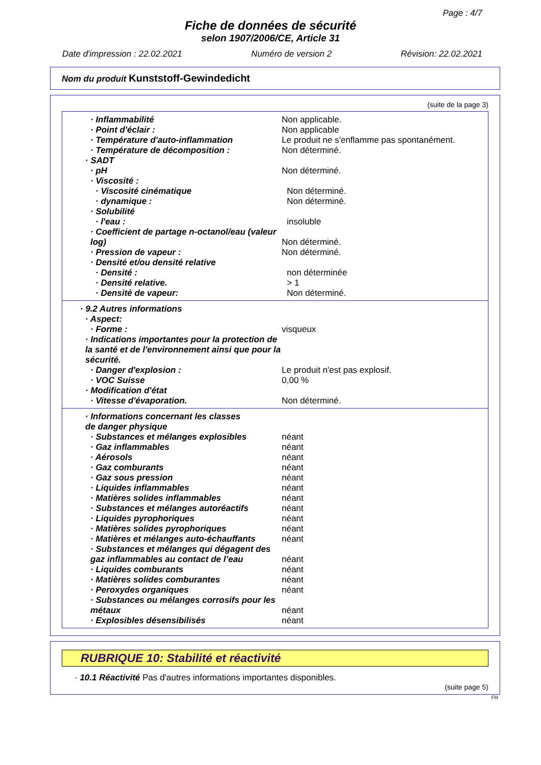Page : 4/7
Fiche de données de sécurité
selon 1907/2006/CE, Article 31
Date d'impression : 22.02.2021 Numéro de version 2 Révision: 22.02.2021
Nom du produit Kunststoff-Gewindedicht
(suite de la page 3)
· Inflammabilité Non applicable.
· Point d'éclair : Non applicable
· Température d'auto-inflammation Le produit ne s'enflamme pas spontanément.
· Température de décomposition : Non déterminé.
· SADT
· pH Non déterminé.
· Viscosité :
· Viscosité cinématique Non déterminé.
· dynamique : Non déterminé.
· Solubilité
· l'eau : insoluble
· Coefficient de partage n-octanol/eau (valeur log)
Non déterminé.
· Pression de vapeur : Non déterminé.
· Densité et/ou densité relative
· Densité : non déterminée
· Densité relative. > 1
· Densité de vapeur: Non déterminé.
· 9.2 Autres informations
· Aspect:
· Forme : visqueux
· Indications importantes pour la protection de la santé et de l'environnement ainsi que pour la sécurité.
· Danger d'explosion : Le produit n'est pas explosif.
· VOC Suisse 0,00 %
· Modification d'état
· Vitesse d'évaporation. Non déterminé.
· Informations concernant les classes de danger physique
· Substances et mélanges explosibles néant
· Gaz inflammables néant
· Aérosols néant
· Gaz comburants néant
· Gaz sous pression néant
· Liquides inflammables néant
· Matières solides inflammables néant
· Substances et mélanges autoréactifs néant
· Liquides pyrophoriques néant
· Matières solides pyrophoriques néant
· Matières et mélanges auto-échauffants néant
· Substances et mélanges qui dégagent des gaz inflammables au contact de l’eau
néant
· Liquides comburants néant
· Matières solides comburantes néant
· Peroxydes organiques néant
· Substances ou mélanges corrosifs pour les métaux
néant
· Explosibles désensibilisés néant
RUBRIQUE 10: Stabilité et réactivité
· 10.1 Réactivité Pas d'autres informations importantes disponibles.
(suite page 5)
FR